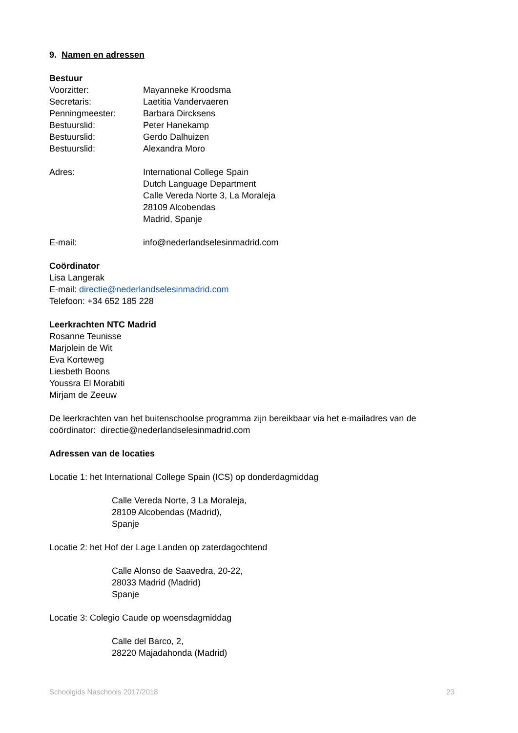9. Namen en adressen
Bestuur
Voorzitter: Mayanneke Kroodsma
Secretaris: Laetitia Vandervaeren
Penningmeester: Barbara Dircksens
Bestuurslid: Peter Hanekamp
Bestuurslid: Gerdo Dalhuizen
Bestuurslid: Alexandra Moro
Adres: International College Spain
Dutch Language Department
Calle Vereda Norte 3, La Moraleja
28109 Alcobendas
Madrid, Spanje
E-mail: info@nederlandselesinmadrid.com
Coördinator
Lisa Langerak
E-mail: directie@nederlandselesinmadrid.com
Telefoon: +34 652 185 228
Leerkrachten NTC Madrid
Rosanne Teunisse
Marjolein de Wit
Eva Korteweg
Liesbeth Boons
Youssra El Morabiti
Mirjam de Zeeuw
De leerkrachten van het buitenschoolse programma zijn bereikbaar via het e-mailadres van de coördinator: directie@nederlandselesinmadrid.com
Adressen van de locaties
Locatie 1: het International College Spain (ICS) op donderdagmiddag
Calle Vereda Norte, 3 La Moraleja,
28109 Alcobendas (Madrid),
Spanje
Locatie 2: het Hof der Lage Landen op zaterdagochtend
Calle Alonso de Saavedra, 20-22,
28033 Madrid (Madrid)
Spanje
Locatie 3: Colegio Caude op woensdagmiddag
Calle del Barco, 2,
28220 Majadahonda (Madrid)
Schoolgids Naschools 2017/2018 23